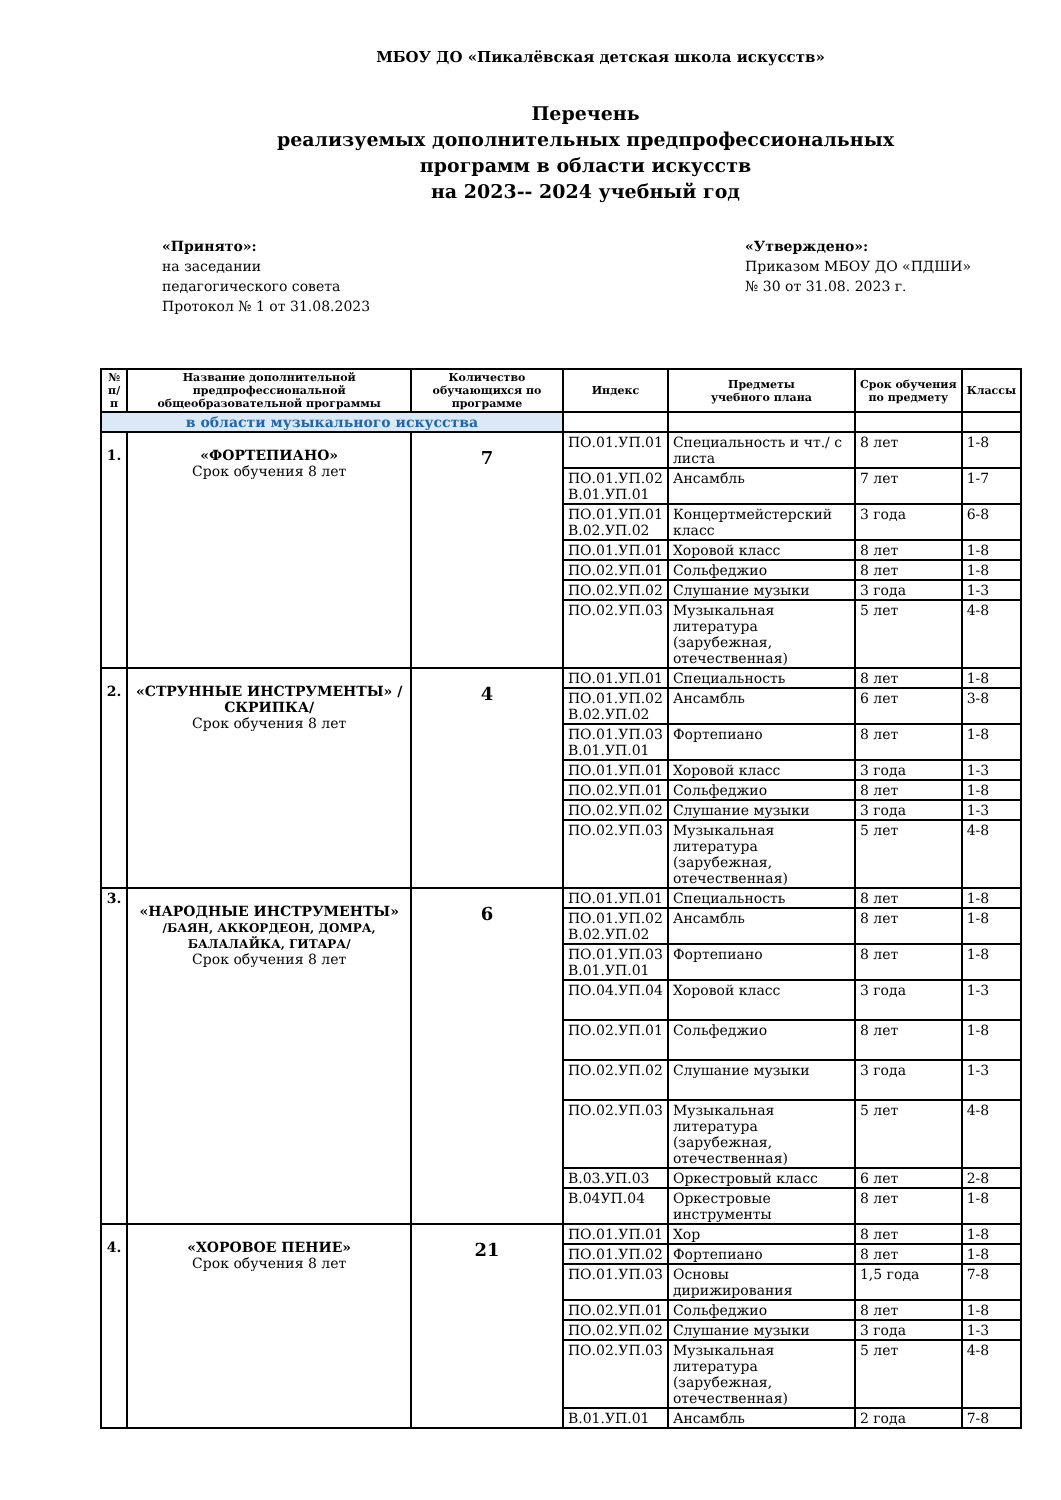МБОУ ДО «Пикалёвская детская школа искусств»
Перечень
реализуемых дополнительных предпрофессиональных
программ в области искусств
на 2023-- 2024 учебный год
«Принято»:
на заседании
педагогического совета
Протокол № 1 от 31.08.2023
«Утверждено»:
Приказом МБОУ ДО «ПДШИ»
№ 30 от 31.08. 2023 г.
| № п/п | Название дополнительной предпрофессиональной общеобразовательной программы | Количество обучающихся по программе | Индекс | Предметы учебного плана | Срок обучения по предмету | Классы |
| --- | --- | --- | --- | --- | --- | --- |
| в области музыкального искусства | | | | | | |
| 1. | «ФОРТЕПИАНО» Срок обучения 8 лет | 7 | ПО.01.УП.01 | Специальность и чт./ с листа | 8 лет | 1-8 |
| | | | ПО.01.УП.02 В.01.УП.01 | Ансамбль | 7 лет | 1-7 |
| | | | ПО.01.УП.01 В.02.УП.02 | Концертмейстерский класс | 3 года | 6-8 |
| | | | ПО.01.УП.01 | Хоровой класс | 8 лет | 1-8 |
| | | | ПО.02.УП.01 | Сольфеджио | 8 лет | 1-8 |
| | | | ПО.02.УП.02 | Слушание музыки | 3 года | 1-3 |
| | | | ПО.02.УП.03 | Музыкальная литература (зарубежная, отечественная) | 5 лет | 4-8 |
| 2. | «СТРУННЫЕ ИНСТРУМЕНТЫ» /СКРИПКА/ Срок обучения 8 лет | 4 | ПО.01.УП.01 | Специальность | 8 лет | 1-8 |
| | | | ПО.01.УП.02 В.02.УП.02 | Ансамбль | 6 лет | 3-8 |
| | | | ПО.01.УП.03 В.01.УП.01 | Фортепиано | 8 лет | 1-8 |
| | | | ПО.01.УП.01 | Хоровой класс | 3 года | 1-3 |
| | | | ПО.02.УП.01 | Сольфеджио | 8 лет | 1-8 |
| | | | ПО.02.УП.02 | Слушание музыки | 3 года | 1-3 |
| | | | ПО.02.УП.03 | Музыкальная литература (зарубежная, отечественная) | 5 лет | 4-8 |
| 3. | «НАРОДНЫЕ ИНСТРУМЕНТЫ» /БАЯН, АККОРДЕОН, ДОМРА, БАЛАЛАЙКА, ГИТАРА/ Срок обучения 8 лет | 6 | ПО.01.УП.01 | Специальность | 8 лет | 1-8 |
| | | | ПО.01.УП.02 В.02.УП.02 | Ансамбль | 8 лет | 1-8 |
| | | | ПО.01.УП.03 В.01.УП.01 | Фортепиано | 8 лет | 1-8 |
| | | | ПО.04.УП.04 | Хоровой класс | 3 года | 1-3 |
| | | | ПО.02.УП.01 | Сольфеджио | 8 лет | 1-8 |
| | | | ПО.02.УП.02 | Слушание музыки | 3 года | 1-3 |
| | | | ПО.02.УП.03 | Музыкальная литература (зарубежная, отечественная) | 5 лет | 4-8 |
| | | | В.03.УП.03 | Оркестровый класс | 6 лет | 2-8 |
| | | | В.04УП.04 | Оркестровые инструменты | 8 лет | 1-8 |
| 4. | «ХОРОВОЕ ПЕНИЕ» Срок обучения 8 лет | 21 | ПО.01.УП.01 | Хор | 8 лет | 1-8 |
| | | | ПО.01.УП.02 | Фортепиано | 8 лет | 1-8 |
| | | | ПО.01.УП.03 | Основы дирижирования | 1,5 года | 7-8 |
| | | | ПО.02.УП.01 | Сольфеджио | 8 лет | 1-8 |
| | | | ПО.02.УП.02 | Слушание музыки | 3 года | 1-3 |
| | | | ПО.02.УП.03 | Музыкальная литература (зарубежная, отечественная) | 5 лет | 4-8 |
| | | | В.01.УП.01 | Ансамбль | 2 года | 7-8 |